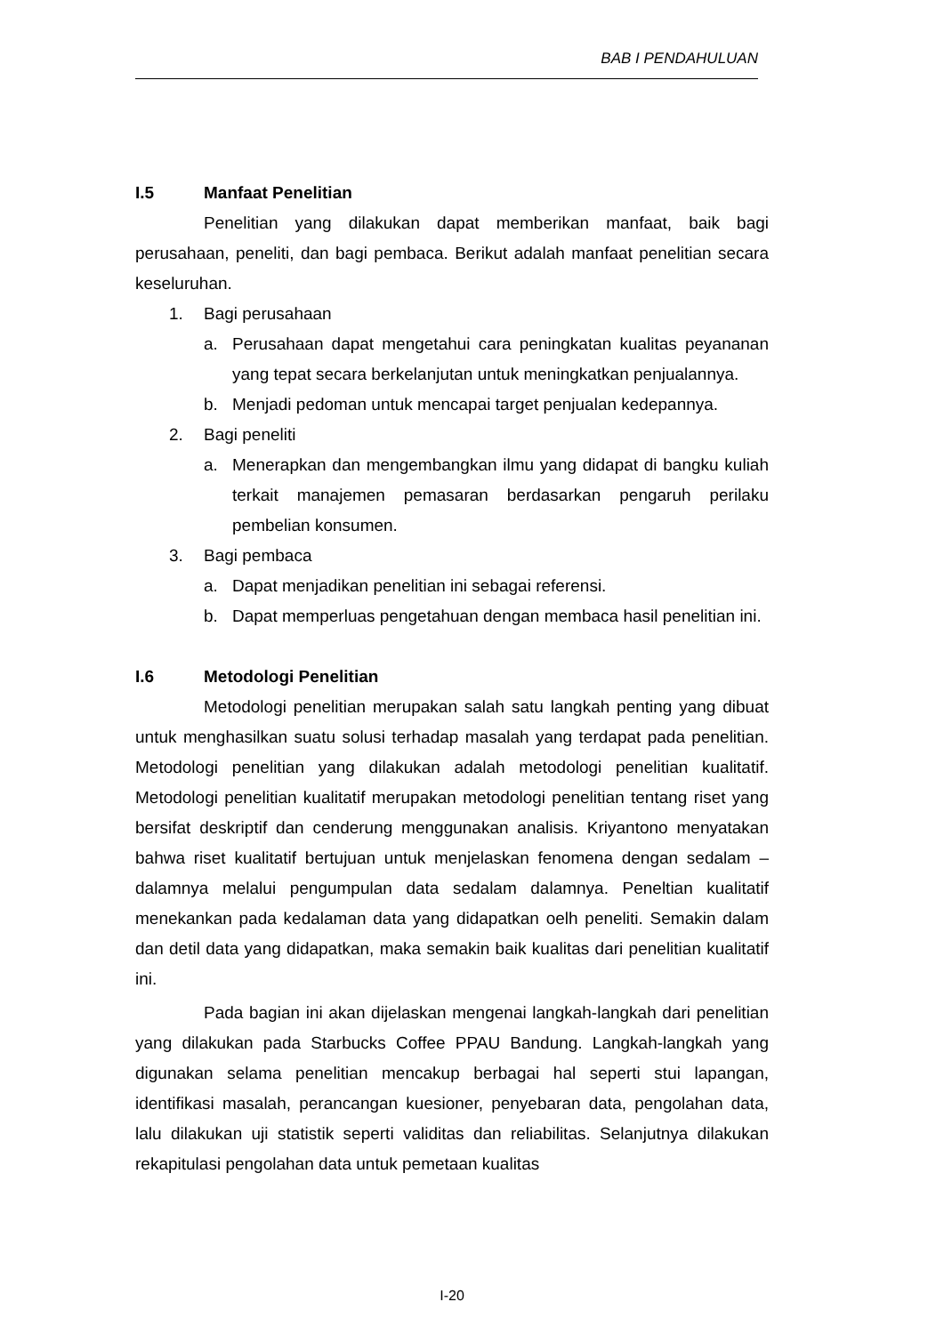BAB I PENDAHULUAN
I.5 Manfaat Penelitian
Penelitian yang dilakukan dapat memberikan manfaat, baik bagi perusahaan, peneliti, dan bagi pembaca. Berikut adalah manfaat penelitian secara keseluruhan.
1. Bagi perusahaan
a. Perusahaan dapat mengetahui cara peningkatan kualitas peyananan yang tepat secara berkelanjutan untuk meningkatkan penjualannya.
b. Menjadi pedoman untuk mencapai target penjualan kedepannya.
2. Bagi peneliti
a. Menerapkan dan mengembangkan ilmu yang didapat di bangku kuliah terkait manajemen pemasaran berdasarkan pengaruh perilaku pembelian konsumen.
3. Bagi pembaca
a. Dapat menjadikan penelitian ini sebagai referensi.
b. Dapat memperluas pengetahuan dengan membaca hasil penelitian ini.
I.6 Metodologi Penelitian
Metodologi penelitian merupakan salah satu langkah penting yang dibuat untuk menghasilkan suatu solusi terhadap masalah yang terdapat pada penelitian. Metodologi penelitian yang dilakukan adalah metodologi penelitian kualitatif. Metodologi penelitian kualitatif merupakan metodologi penelitian tentang riset yang bersifat deskriptif dan cenderung menggunakan analisis. Kriyantono menyatakan bahwa riset kualitatif bertujuan untuk menjelaskan fenomena dengan sedalam – dalamnya melalui pengumpulan data sedalam dalamnya. Peneltian kualitatif menekankan pada kedalaman data yang didapatkan oelh peneliti. Semakin dalam dan detil data yang didapatkan, maka semakin baik kualitas dari penelitian kualitatif ini.
Pada bagian ini akan dijelaskan mengenai langkah-langkah dari penelitian yang dilakukan pada Starbucks Coffee PPAU Bandung. Langkah-langkah yang digunakan selama penelitian mencakup berbagai hal seperti stui lapangan, identifikasi masalah, perancangan kuesioner, penyebaran data, pengolahan data, lalu dilakukan uji statistik seperti validitas dan reliabilitas. Selanjutnya dilakukan rekapitulasi pengolahan data untuk pemetaan kualitas
I-20